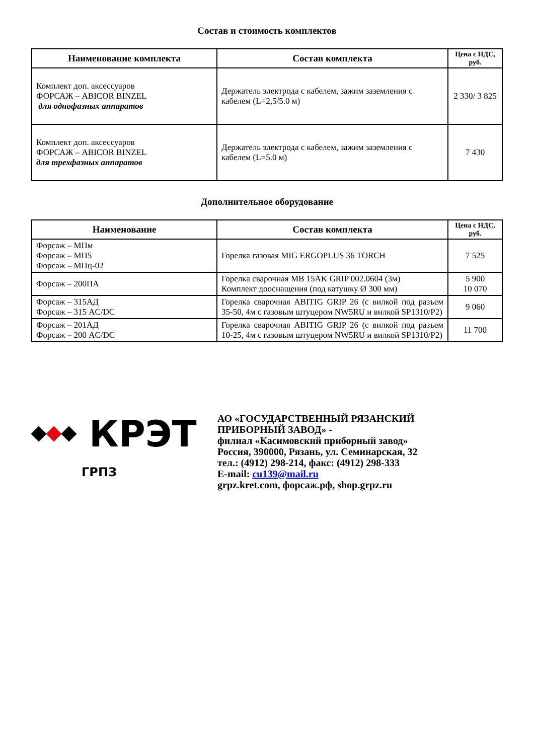Состав и стоимость комплектов
| Наименование комплекта | Состав комплекта | Цена с НДС, руб. |
| --- | --- | --- |
| Комплект доп. аксессуаров ФОРСАЖ – ABICOR BINZEL для однофазных аппаратов | Держатель электрода с кабелем, зажим заземления с кабелем (L=2,5/5.0 м) | 2 330/ 3 825 |
| Комплект доп. аксессуаров ФОРСАЖ – ABICOR BINZEL для трехфазных аппаратов | Держатель электрода с кабелем, зажим заземления с кабелем (L=5.0 м) | 7 430 |
Дополнительное оборудование
| Наименование | Состав комплекта | Цена с НДС, руб. |
| --- | --- | --- |
| Форсаж – МПм Форсаж – МП5 Форсаж – МПц-02 | Горелка газовая MIG ERGOPLUS 36 TORCH | 7 525 |
| Форсаж – 200ПА | Горелка сварочная MB 15AK GRIP 002.0604 (3м) Комплект дооснащения (под катушку Ø 300 мм) | 5 900 10 070 |
| Форсаж – 315АД Форсаж – 315 AC/DC | Горелка сварочная ABITIG GRIP 26 (с вилкой под разъем 35-50, 4м с газовым штуцером NW5RU и вилкой SP1310/P2) | 9 060 |
| Форсаж – 201АД Форсаж – 200 AC/DC | Горелка сварочная ABITIG GRIP 26 (с вилкой под разъем 10-25, 4м с газовым штуцером NW5RU и вилкой SP1310/P2) | 11 700 |
КРЭТ
ГРПЗ
АО «ГОСУДАРСТВЕННЫЙ РЯЗАНСКИЙ
ПРИБОРНЫЙ ЗАВОД» -
филиал «Касимовский приборный завод»
Россия, 390000, Рязань, ул. Семинарская, 32
тел.: (4912) 298-214, факс: (4912) 298-333
E-mail: cu139@mail.ru
grpz.kret.com, форсаж.рф, shop.grpz.ru